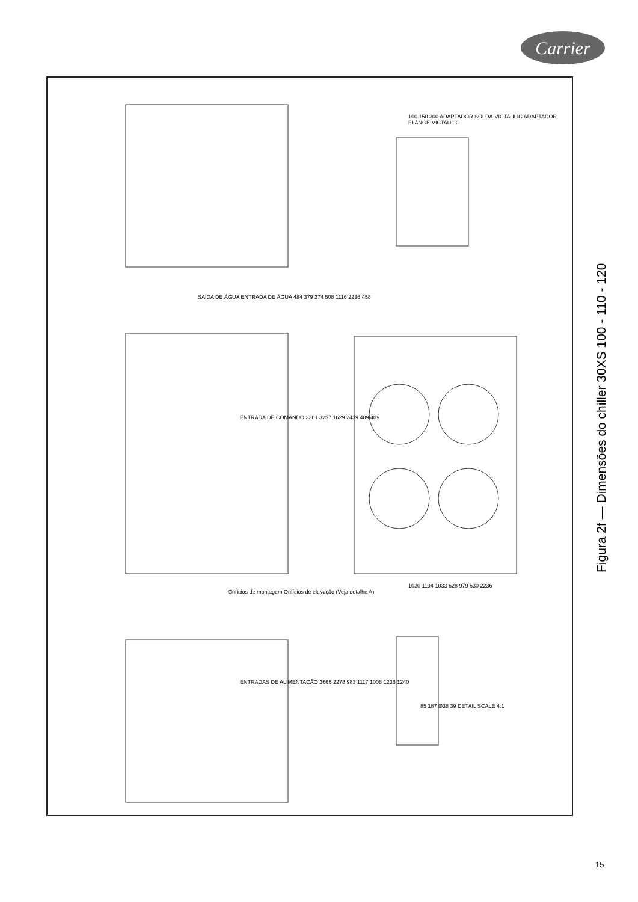Carrier
SAÍDA DE ÁGUA ENTRADA DE ÁGUA 484 379 274 508 1116 2236 458
100 150 300 ADAPTADOR SOLDA-VICTAULIC ADAPTADOR FLANGE-VICTAULIC
ENTRADA DE COMANDO 3301 3257 1629 2439 409 409
Orifícios de montagem Orifícios de elevação (Veja detalhe A)
1030 1194 1033 628 979 630 2236
ENTRADAS DE ALIMENTAÇÃO 2665 2278 983 1117 1008 1236 1240
85 187 Ø38 39 DETAIL SCALE 4:1
Figura 2f — Dimensões do chiller 30XS 100 - 110 - 120
15